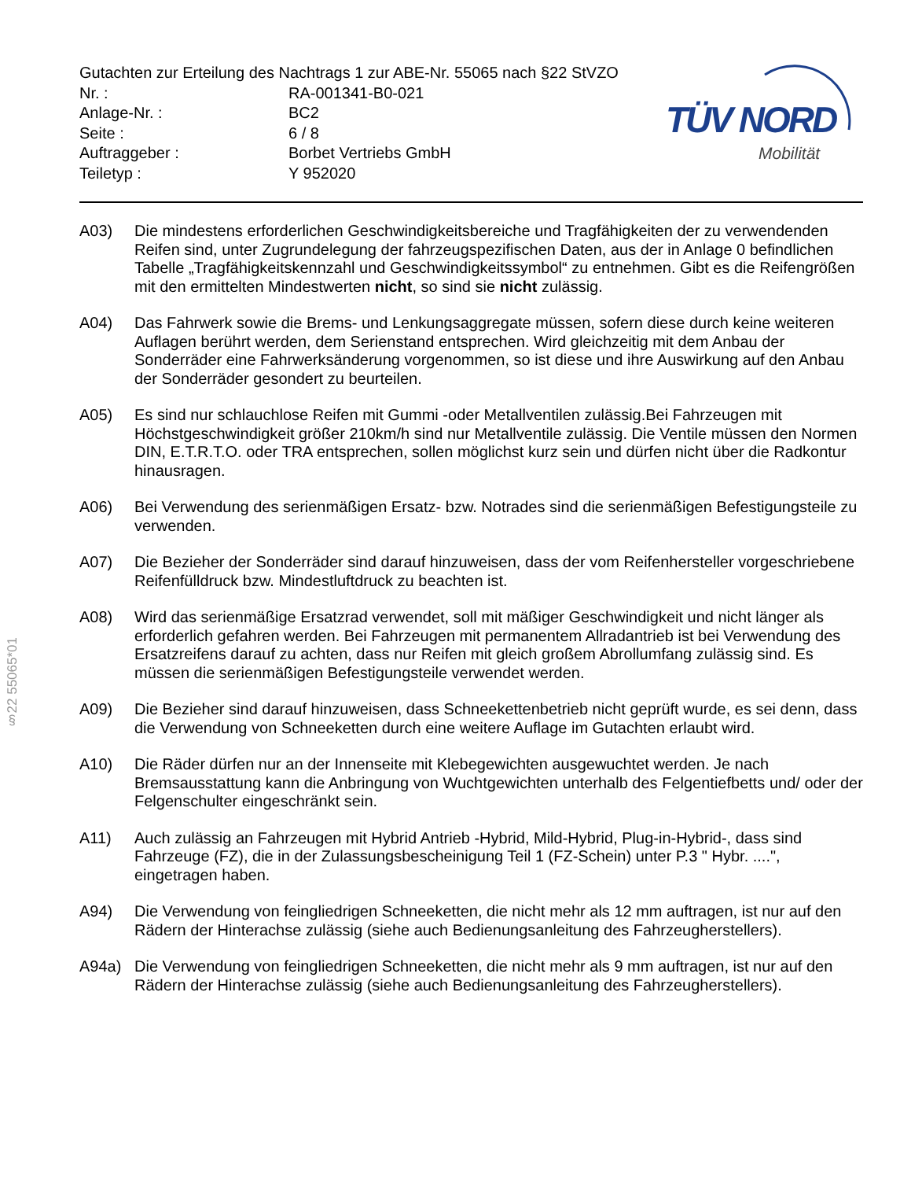Gutachten zur Erteilung des Nachtrags 1 zur ABE-Nr. 55065 nach §22 StVZO
Nr. : RA-001341-B0-021
Anlage-Nr. : BC2
Seite : 6 / 8
Auftraggeber : Borbet Vertriebs GmbH
Teiletyp : Y 952020
TÜV NORD
Mobilität
A03) Die mindestens erforderlichen Geschwindigkeitsbereiche und Tragfähigkeiten der zu verwendenden Reifen sind, unter Zugrundelegung der fahrzeugspezifischen Daten, aus der in Anlage 0 befindlichen Tabelle „Tragfähigkeitskennzahl und Geschwindigkeitssymbol“ zu entnehmen. Gibt es die Reifengrößen mit den ermittelten Mindestwerten nicht, so sind sie nicht zulässig.
A04) Das Fahrwerk sowie die Brems- und Lenkungsaggregate müssen, sofern diese durch keine weiteren Auflagen berührt werden, dem Serienstand entsprechen. Wird gleichzeitig mit dem Anbau der Sonderräder eine Fahrwerksänderung vorgenommen, so ist diese und ihre Auswirkung auf den Anbau der Sonderräder gesondert zu beurteilen.
A05) Es sind nur schlauchlose Reifen mit Gummi -oder Metallventilen zulässig.Bei Fahrzeugen mit Höchstgeschwindigkeit größer 210km/h sind nur Metallventile zulässig. Die Ventile müssen den Normen DIN, E.T.R.T.O. oder TRA entsprechen, sollen möglichst kurz sein und dürfen nicht über die Radkontur hinausragen.
A06) Bei Verwendung des serienmäßigen Ersatz- bzw. Notrades sind die serienmäßigen Befestigungsteile zu verwenden.
A07) Die Bezieher der Sonderräder sind darauf hinzuweisen, dass der vom Reifenhersteller vorgeschriebene Reifenfülldruck bzw. Mindestluftdruck zu beachten ist.
A08) Wird das serienmäßige Ersatzrad verwendet, soll mit mäßiger Geschwindigkeit und nicht länger als erforderlich gefahren werden. Bei Fahrzeugen mit permanentem Allradantrieb ist bei Verwendung des Ersatzreifens darauf zu achten, dass nur Reifen mit gleich großem Abrollumfang zulässig sind. Es müssen die serienmäßigen Befestigungsteile verwendet werden.
A09) Die Bezieher sind darauf hinzuweisen, dass Schneekettenbetrieb nicht geprüft wurde, es sei denn, dass die Verwendung von Schneeketten durch eine weitere Auflage im Gutachten erlaubt wird.
A10) Die Räder dürfen nur an der Innenseite mit Klebegewichten ausgewuchtet werden. Je nach Bremsausstattung kann die Anbringung von Wuchtgewichten unterhalb des Felgentiefbetts und/ oder der Felgenschulter eingeschränkt sein.
A11) Auch zulässig an Fahrzeugen mit Hybrid Antrieb -Hybrid, Mild-Hybrid, Plug-in-Hybrid-, dass sind Fahrzeuge (FZ), die in der Zulassungsbescheinigung Teil 1 (FZ-Schein) unter P.3 " Hybr. ....", eingetragen haben.
A94) Die Verwendung von feingliedrigen Schneeketten, die nicht mehr als 12 mm auftragen, ist nur auf den Rädern der Hinterachse zulässig (siehe auch Bedienungsanleitung des Fahrzeugherstellers).
A94a) Die Verwendung von feingliedrigen Schneeketten, die nicht mehr als 9 mm auftragen, ist nur auf den Rädern der Hinterachse zulässig (siehe auch Bedienungsanleitung des Fahrzeugherstellers).
§22 55065*01